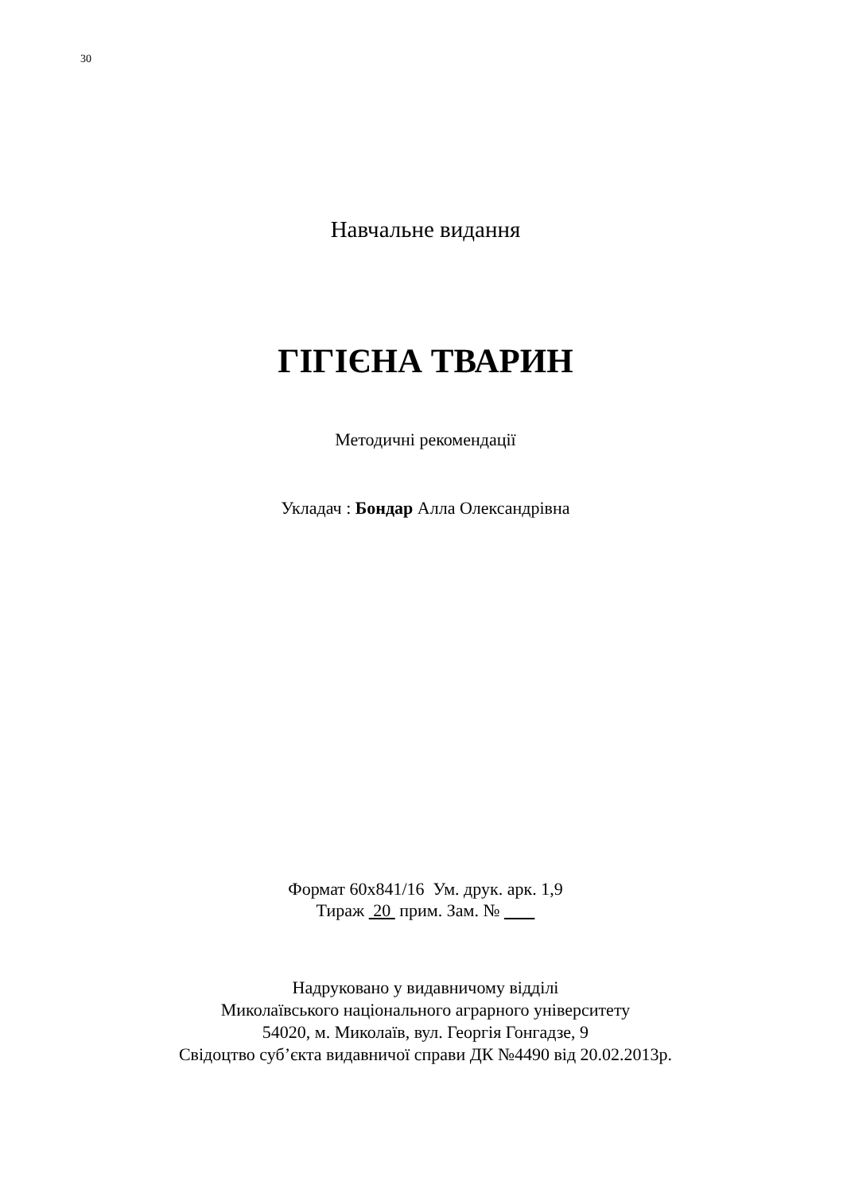30
Навчальне видання
ГІГІЄНА ТВАРИН
Методичні рекомендації
Укладач : Бондар Алла Олександрівна
Формат 60х841/16 Ум. друк. арк. 1,9
Тираж 20 прим. Зам. №
Надруковано у видавничому відділі
Миколаївського національного аграрного університету
54020, м. Миколаїв, вул. Георгія Гонгадзе, 9
Свідоцтво суб’єкта видавничої справи ДК №4490 від 20.02.2013р.